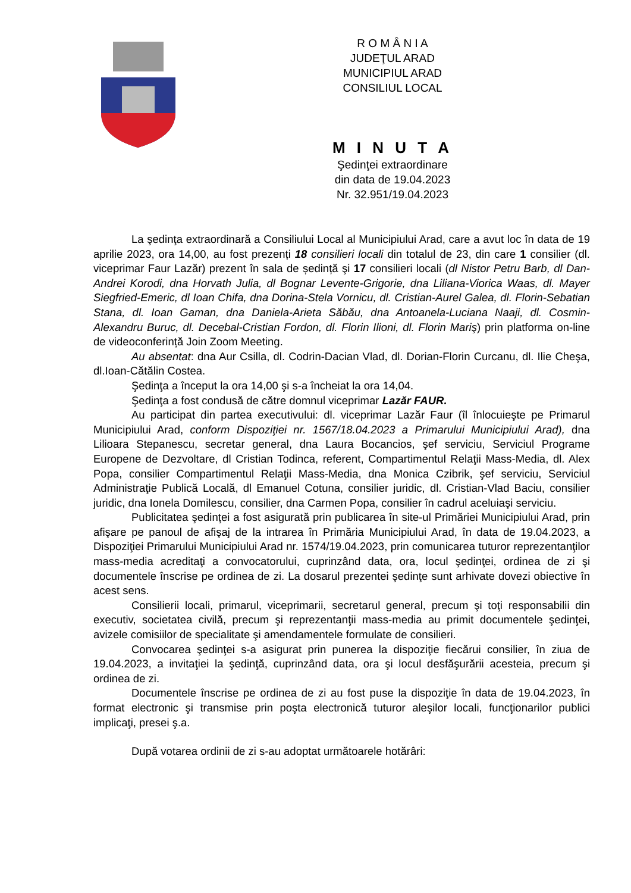R O M Â N I A
JUDEŢUL ARAD
MUNICIPIUL ARAD
CONSILIUL LOCAL
M I N U T A
Şedinţei extraordinare
din data de 19.04.2023
Nr. 32.951/19.04.2023
La şedinţa extraordinară a Consiliului Local al Municipiului Arad, care a avut loc în data de 19 aprilie 2023, ora 14,00, au fost prezenți 18 consilieri locali din totalul de 23, din care 1 consilier (dl. viceprimar Faur Lazăr) prezent în sala de ședință şi 17 consilieri locali (dl Nistor Petru Barb, dl Dan-Andrei Korodi, dna Horvath Julia, dl Bognar Levente-Grigorie, dna Liliana-Viorica Waas, dl. Mayer Siegfried-Emeric, dl Ioan Chifa, dna Dorina-Stela Vornicu, dl. Cristian-Aurel Galea, dl. Florin-Sebatian Stana, dl. Ioan Gaman, dna Daniela-Arieta Săbău, dna Antoanela-Luciana Naaji, dl. Cosmin-Alexandru Buruc, dl. Decebal-Cristian Fordon, dl. Florin Ilioni, dl. Florin Mariş) prin platforma on-line de videoconferință Join Zoom Meeting.
Au absentat: dna Aur Csilla, dl. Codrin-Dacian Vlad, dl. Dorian-Florin Curcanu, dl. Ilie Cheşa, dl.Ioan-Cătălin Costea.
Şedinţa a început la ora 14,00 şi s-a încheiat la ora 14,04.
Şedinţa a fost condusă de către domnul viceprimar Lazăr FAUR.
Au participat din partea executivului: dl. viceprimar Lazăr Faur (îl înlocuieşte pe Primarul Municipiului Arad, conform Dispoziţiei nr. 1567/18.04.2023 a Primarului Municipiului Arad), dna Lilioara Stepanescu, secretar general, dna Laura Bocancios, şef serviciu, Serviciul Programe Europene de Dezvoltare, dl Cristian Todinca, referent, Compartimentul Relaţii Mass-Media, dl. Alex Popa, consilier Compartimentul Relaţii Mass-Media, dna Monica Czibrik, şef serviciu, Serviciul Administraţie Publică Locală, dl Emanuel Cotuna, consilier juridic, dl. Cristian-Vlad Baciu, consilier juridic, dna Ionela Domilescu, consilier, dna Carmen Popa, consilier în cadrul aceluiaşi serviciu.
Publicitatea şedinţei a fost asigurată prin publicarea în site-ul Primăriei Municipiului Arad, prin afişare pe panoul de afişaj de la intrarea în Primăria Municipiului Arad, în data de 19.04.2023, a Dispoziţiei Primarului Municipiului Arad nr. 1574/19.04.2023, prin comunicarea tuturor reprezentanţilor mass-media acreditaţi a convocatorului, cuprinzând data, ora, locul şedinţei, ordinea de zi şi documentele înscrise pe ordinea de zi. La dosarul prezentei şedinţe sunt arhivate dovezi obiective în acest sens.
Consilierii locali, primarul, viceprimarii, secretarul general, precum şi toţi responsabilii din executiv, societatea civilă, precum şi reprezentanţii mass-media au primit documentele şedinţei, avizele comisiilor de specialitate şi amendamentele formulate de consilieri.
Convocarea şedinţei s-a asigurat prin punerea la dispoziţie fiecărui consilier, în ziua de 19.04.2023, a invitaţiei la şedinţă, cuprinzând data, ora şi locul desfăşurării acesteia, precum şi ordinea de zi.
Documentele înscrise pe ordinea de zi au fost puse la dispoziţie în data de 19.04.2023, în format electronic şi transmise prin poşta electronică tuturor aleşilor locali, funcţionarilor publici implicaţi, presei ş.a.
După votarea ordinii de zi s-au adoptat următoarele hotărâri: